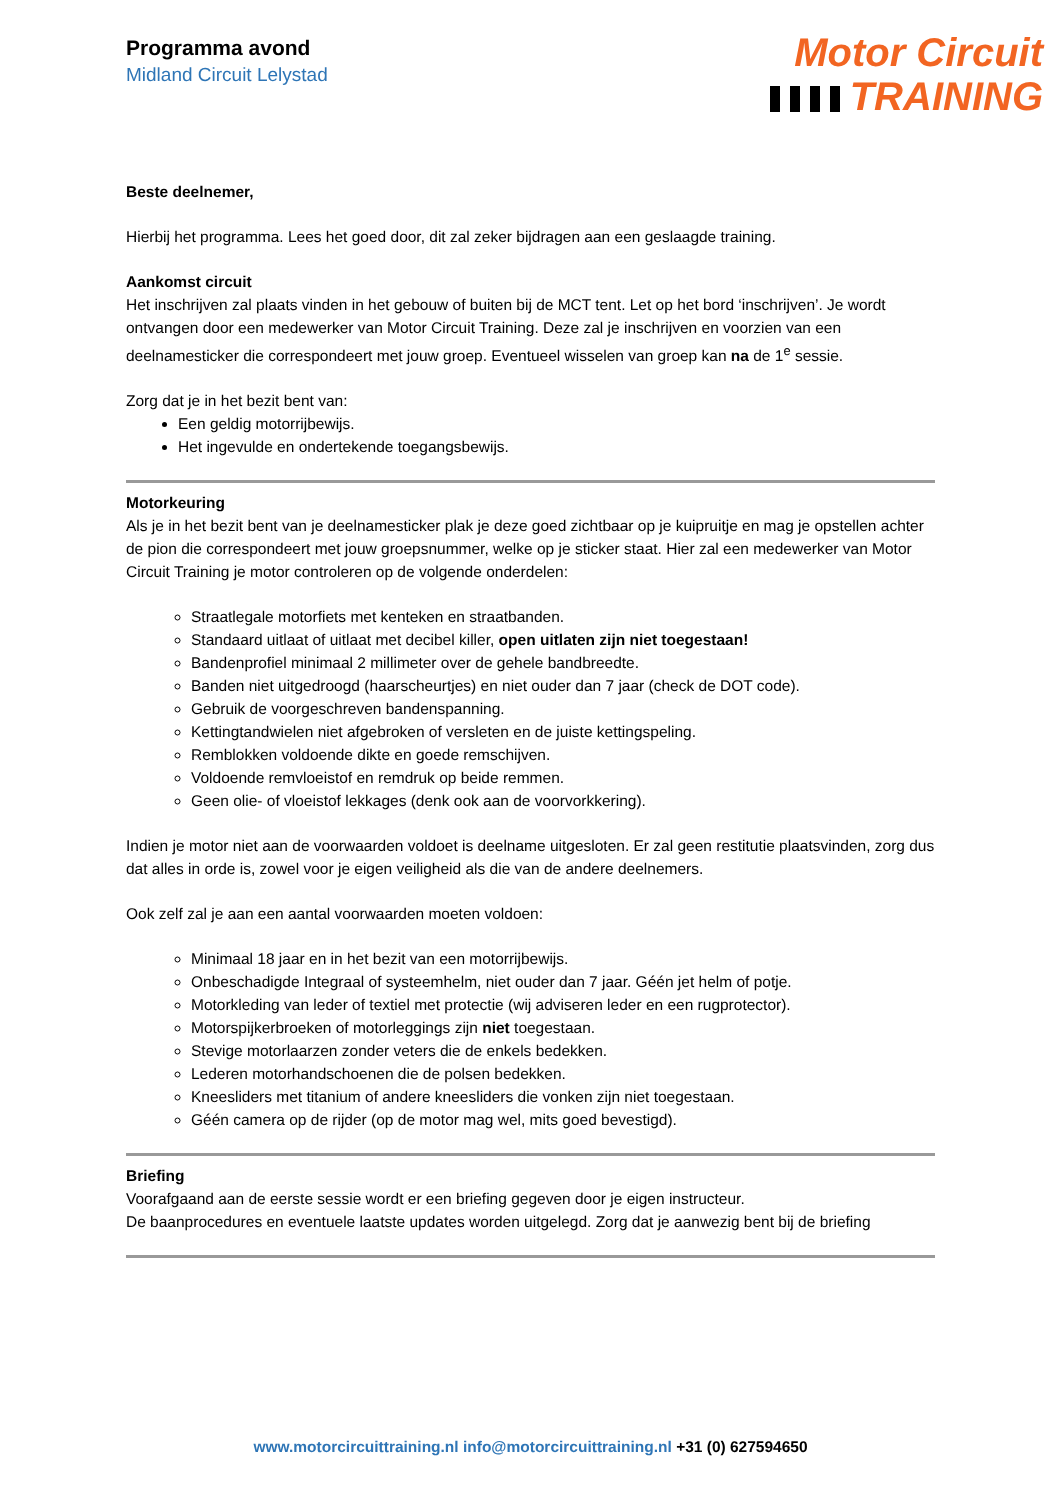Programma avond
Midland Circuit Lelystad
Motor Circuit
TRAINING
Beste deelnemer,
Hierbij het programma. Lees het goed door, dit zal zeker bijdragen aan een geslaagde training.
Aankomst circuit
Het inschrijven zal plaats vinden in het gebouw of buiten bij de MCT tent. Let op het bord ‘inschrijven’. Je wordt ontvangen door een medewerker van Motor Circuit Training. Deze zal je inschrijven en voorzien van een deelnamesticker die correspondeert met jouw groep. Eventueel wisselen van groep kan na de 1<sup>e</sup> sessie.
Zorg dat je in het bezit bent van:
Een geldig motorrijbewijs.
Het ingevulde en ondertekende toegangsbewijs.
Motorkeuring
Als je in het bezit bent van je deelnamesticker plak je deze goed zichtbaar op je kuipruitje en mag je opstellen achter de pion die correspondeert met jouw groepsnummer, welke op je sticker staat. Hier zal een medewerker van Motor Circuit Training je motor controleren op de volgende onderdelen:
Straatlegale motorfiets met kenteken en straatbanden.
Standaard uitlaat of uitlaat met decibel killer, open uitlaten zijn niet toegestaan!
Bandenprofiel minimaal 2 millimeter over de gehele bandbreedte.
Banden niet uitgedroogd (haarscheurtjes) en niet ouder dan 7 jaar (check de DOT code).
Gebruik de voorgeschreven bandenspanning.
Kettingtandwielen niet afgebroken of versleten en de juiste kettingspeling.
Remblokken voldoende dikte en goede remschijven.
Voldoende remvloeistof en remdruk op beide remmen.
Geen olie- of vloeistof lekkages (denk ook aan de voorvorkkering).
Indien je motor niet aan de voorwaarden voldoet is deelname uitgesloten. Er zal geen restitutie plaatsvinden, zorg dus dat alles in orde is, zowel voor je eigen veiligheid als die van de andere deelnemers.
Ook zelf zal je aan een aantal voorwaarden moeten voldoen:
Minimaal 18 jaar en in het bezit van een motorrijbewijs.
Onbeschadigde Integraal of systeemhelm, niet ouder dan 7 jaar. Géén jet helm of potje.
Motorkleding van leder of textiel met protectie (wij adviseren leder en een rugprotector).
Motorspijkerbroeken of motorleggings zijn niet toegestaan.
Stevige motorlaarzen zonder veters die de enkels bedekken.
Lederen motorhandschoenen die de polsen bedekken.
Kneesliders met titanium of andere kneesliders die vonken zijn niet toegestaan.
Géén camera op de rijder (op de motor mag wel, mits goed bevestigd).
Briefing
Voorafgaand aan de eerste sessie wordt er een briefing gegeven door je eigen instructeur.
De baanprocedures en eventuele laatste updates worden uitgelegd. Zorg dat je aanwezig bent bij de briefing
www.motorcircuittraining.nl info@motorcircuittraining.nl +31 (0) 627594650